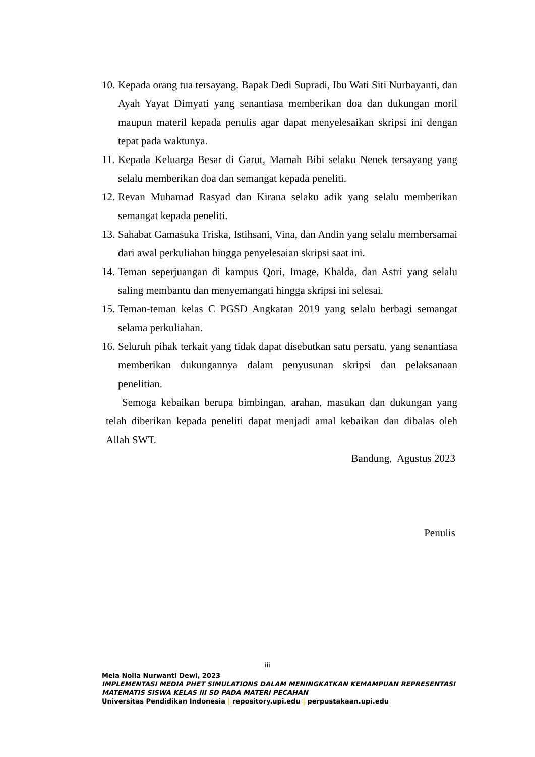10. Kepada orang tua tersayang. Bapak Dedi Supradi, Ibu Wati Siti Nurbayanti, dan Ayah Yayat Dimyati yang senantiasa memberikan doa dan dukungan moril maupun materil kepada penulis agar dapat menyelesaikan skripsi ini dengan tepat pada waktunya.
11. Kepada Keluarga Besar di Garut, Mamah Bibi selaku Nenek tersayang yang selalu memberikan doa dan semangat kepada peneliti.
12. Revan Muhamad Rasyad dan Kirana selaku adik yang selalu memberikan semangat kepada peneliti.
13. Sahabat Gamasuka Triska, Istihsani, Vina, dan Andin yang selalu membersamai dari awal perkuliahan hingga penyelesaian skripsi saat ini.
14. Teman seperjuangan di kampus Qori, Image, Khalda, dan Astri yang selalu saling membantu dan menyemangati hingga skripsi ini selesai.
15. Teman-teman kelas C PGSD Angkatan 2019 yang selalu berbagi semangat selama perkuliahan.
16. Seluruh pihak terkait yang tidak dapat disebutkan satu persatu, yang senantiasa memberikan dukungannya dalam penyusunan skripsi dan pelaksanaan penelitian.
Semoga kebaikan berupa bimbingan, arahan, masukan dan dukungan yang telah diberikan kepada peneliti dapat menjadi amal kebaikan dan dibalas oleh Allah SWT.
Bandung, Agustus 2023
Penulis
iii
Mela Nolia Nurwanti Dewi, 2023
IMPLEMENTASI MEDIA PHET SIMULATIONS DALAM MENINGKATKAN KEMAMPUAN REPRESENTASI MATEMATIS SISWA KELAS III SD PADA MATERI PECAHAN
Universitas Pendidikan Indonesia | repository.upi.edu | perpustakaan.upi.edu